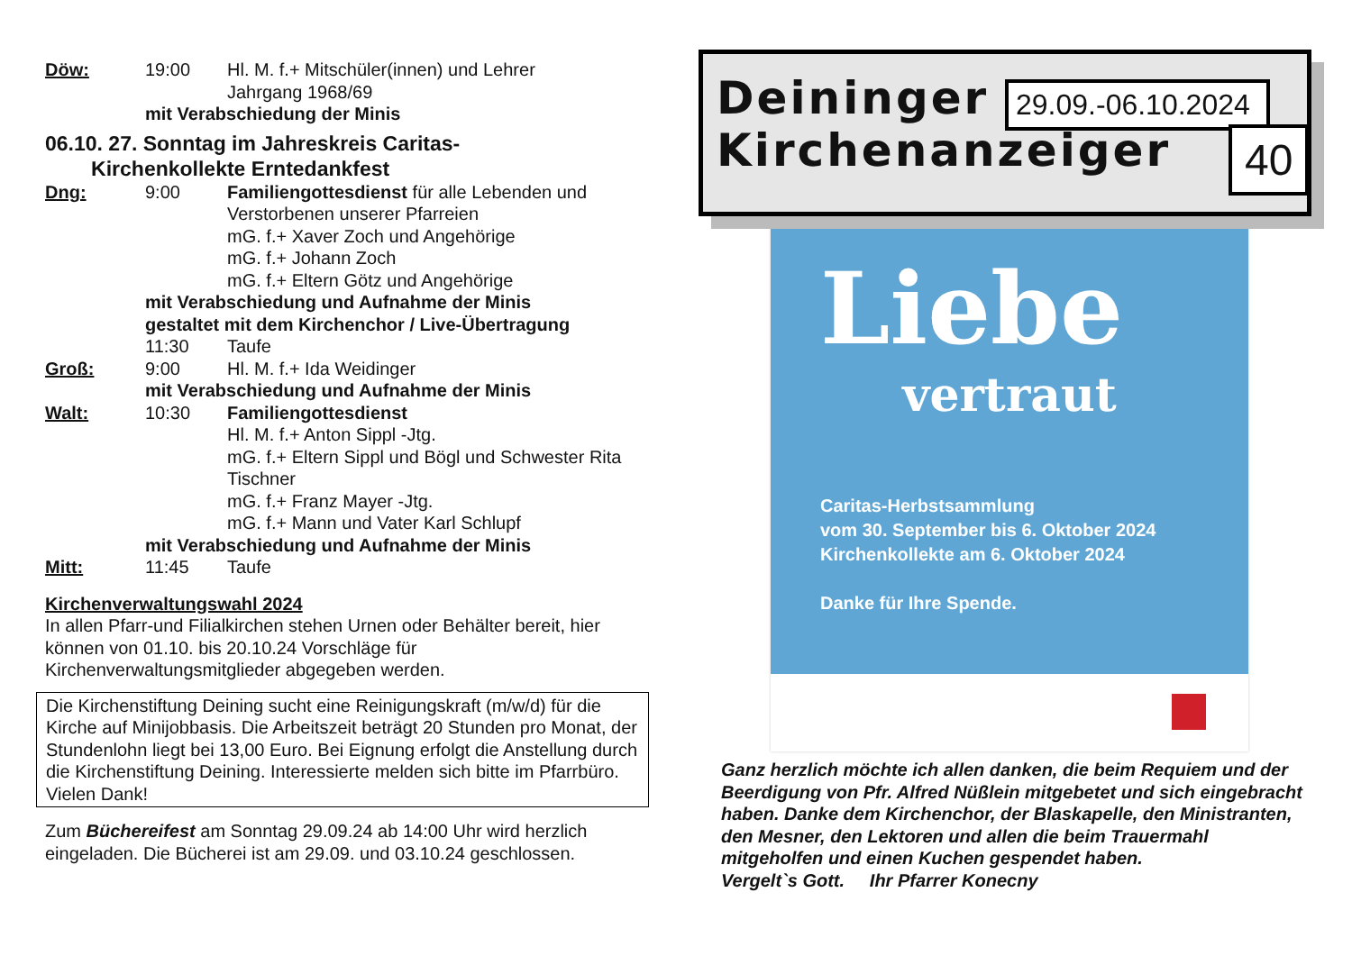Döw: 19:00 Hl. M. f.+ Mitschüler(innen) und Lehrer
Jahrgang 1968/69
mit Verabschiedung der Minis
06.10. 27. Sonntag im Jahreskreis Caritas-
Kirchenkollekte Erntedankfest
Dng: 9:00 Familiengottesdienst für alle Lebenden und Verstorbenen unserer Pfarreien
mG. f.+ Xaver Zoch und Angehörige
mG. f.+ Johann Zoch
mG. f.+ Eltern Götz und Angehörige
mit Verabschiedung und Aufnahme der Minis
gestaltet mit dem Kirchenchor / Live-Übertragung
11:30 Taufe
Groß: 9:00 Hl. M. f.+ Ida Weidinger
mit Verabschiedung und Aufnahme der Minis
Walt: 10:30 Familiengottesdienst
Hl. M. f.+ Anton Sippl -Jtg.
mG. f.+ Eltern Sippl und Bögl und Schwester Rita Tischner
mG. f.+ Franz Mayer -Jtg.
mG. f.+ Mann und Vater Karl Schlupf
mit Verabschiedung und Aufnahme der Minis
Mitt: 11:45 Taufe
Kirchenverwaltungswahl 2024
In allen Pfarr-und Filialkirchen stehen Urnen oder Behälter bereit, hier können von 01.10. bis 20.10.24 Vorschläge für Kirchenverwaltungsmitglieder abgegeben werden.
Die Kirchenstiftung Deining sucht eine Reinigungskraft (m/w/d) für die Kirche auf Minijobbasis. Die Arbeitszeit beträgt 20 Stunden pro Monat, der Stundenlohn liegt bei 13,00 Euro. Bei Eignung erfolgt die Anstellung durch die Kirchenstiftung Deining. Interessierte melden sich bitte im Pfarrbüro. Vielen Dank!
Zum Büchereifest am Sonntag 29.09.24 ab 14:00 Uhr wird herzlich eingeladen. Die Bücherei ist am 29.09. und 03.10.24 geschlossen.
Deininger
Kirchenanzeiger
29.09.-06.10.2024
40
Liebe
vertraut
Caritas-Herbstsammlung
vom 30. September bis 6. Oktober 2024
Kirchenkollekte am 6. Oktober 2024
Danke für Ihre Spende.
Ganz herzlich möchte ich allen danken, die beim Requiem und der Beerdigung von Pfr. Alfred Nüßlein mitgebetet und sich eingebracht haben. Danke dem Kirchenchor, der Blaskapelle, den Ministranten, den Mesner, den Lektoren und allen die beim Trauermahl mitgeholfen und einen Kuchen gespendet haben.
Vergelt`s Gott. Ihr Pfarrer Konecny